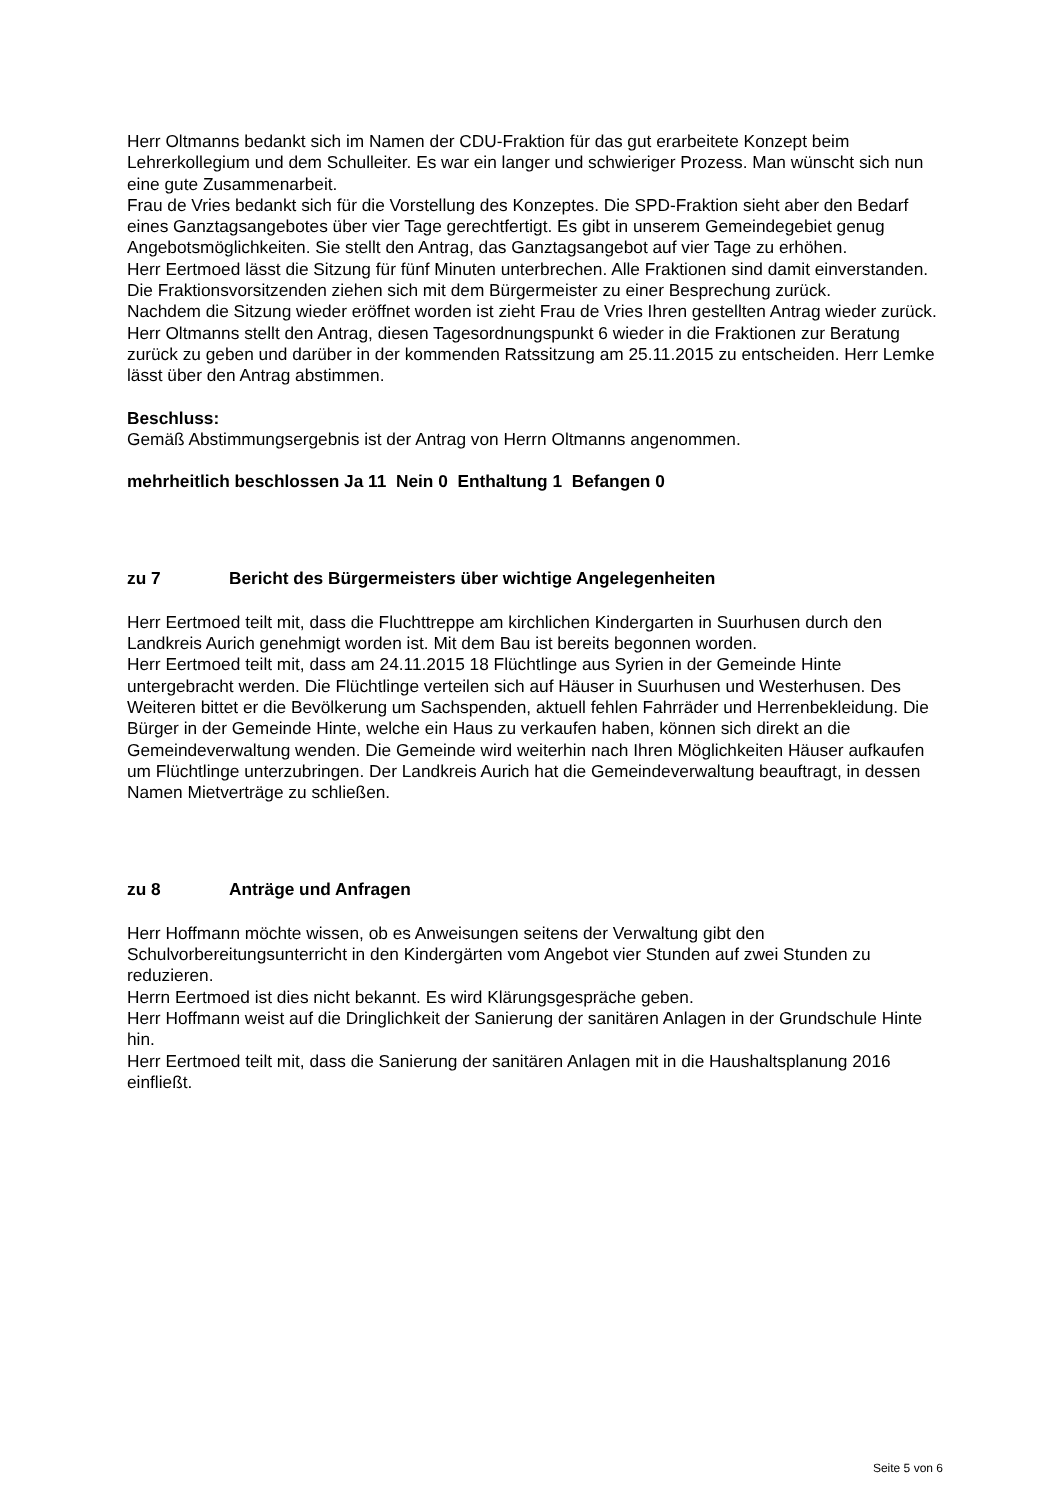Herr Oltmanns bedankt sich im Namen der CDU-Fraktion für das gut erarbeitete Konzept beim Lehrerkollegium und dem Schulleiter. Es war ein langer und schwieriger Prozess. Man wünscht sich nun eine gute Zusammenarbeit.
Frau de Vries bedankt sich für die Vorstellung des Konzeptes. Die SPD-Fraktion sieht aber den Bedarf eines Ganztagsangebotes über vier Tage gerechtfertigt. Es gibt in unserem Gemeindegebiet genug Angebotsmöglichkeiten. Sie stellt den Antrag, das Ganztagsangebot auf vier Tage zu erhöhen.
Herr Eertmoed lässt die Sitzung für fünf Minuten unterbrechen. Alle Fraktionen sind damit einverstanden. Die Fraktionsvorsitzenden ziehen sich mit dem Bürgermeister zu einer Besprechung zurück.
Nachdem die Sitzung wieder eröffnet worden ist zieht Frau de Vries Ihren gestellten Antrag wieder zurück.
Herr Oltmanns stellt den Antrag, diesen Tagesordnungspunkt 6 wieder in die Fraktionen zur Beratung zurück zu geben und darüber in der kommenden Ratssitzung am 25.11.2015 zu entscheiden. Herr Lemke lässt über den Antrag abstimmen.
Beschluss:
Gemäß Abstimmungsergebnis ist der Antrag von Herrn Oltmanns angenommen.
mehrheitlich beschlossen Ja 11 Nein 0 Enthaltung 1 Befangen 0
zu 7 Bericht des Bürgermeisters über wichtige Angelegenheiten
Herr Eertmoed teilt mit, dass die Fluchttreppe am kirchlichen Kindergarten in Suurhusen durch den Landkreis Aurich genehmigt worden ist. Mit dem Bau ist bereits begonnen worden.
Herr Eertmoed teilt mit, dass am 24.11.2015 18 Flüchtlinge aus Syrien in der Gemeinde Hinte untergebracht werden. Die Flüchtlinge verteilen sich auf Häuser in Suurhusen und Westerhusen. Des Weiteren bittet er die Bevölkerung um Sachspenden, aktuell fehlen Fahrräder und Herrenbekleidung. Die Bürger in der Gemeinde Hinte, welche ein Haus zu verkaufen haben, können sich direkt an die Gemeindeverwaltung wenden. Die Gemeinde wird weiterhin nach Ihren Möglichkeiten Häuser aufkaufen um Flüchtlinge unterzubringen. Der Landkreis Aurich hat die Gemeindeverwaltung beauftragt, in dessen Namen Mietverträge zu schließen.
zu 8 Anträge und Anfragen
Herr Hoffmann möchte wissen, ob es Anweisungen seitens der Verwaltung gibt den Schulvorbereitungsunterricht in den Kindergärten vom Angebot vier Stunden auf zwei Stunden zu reduzieren.
Herrn Eertmoed ist dies nicht bekannt. Es wird Klärungsgespräche geben.
Herr Hoffmann weist auf die Dringlichkeit der Sanierung der sanitären Anlagen in der Grundschule Hinte hin.
Herr Eertmoed teilt mit, dass die Sanierung der sanitären Anlagen mit in die Haushaltsplanung 2016 einfließt.
Seite 5 von 6